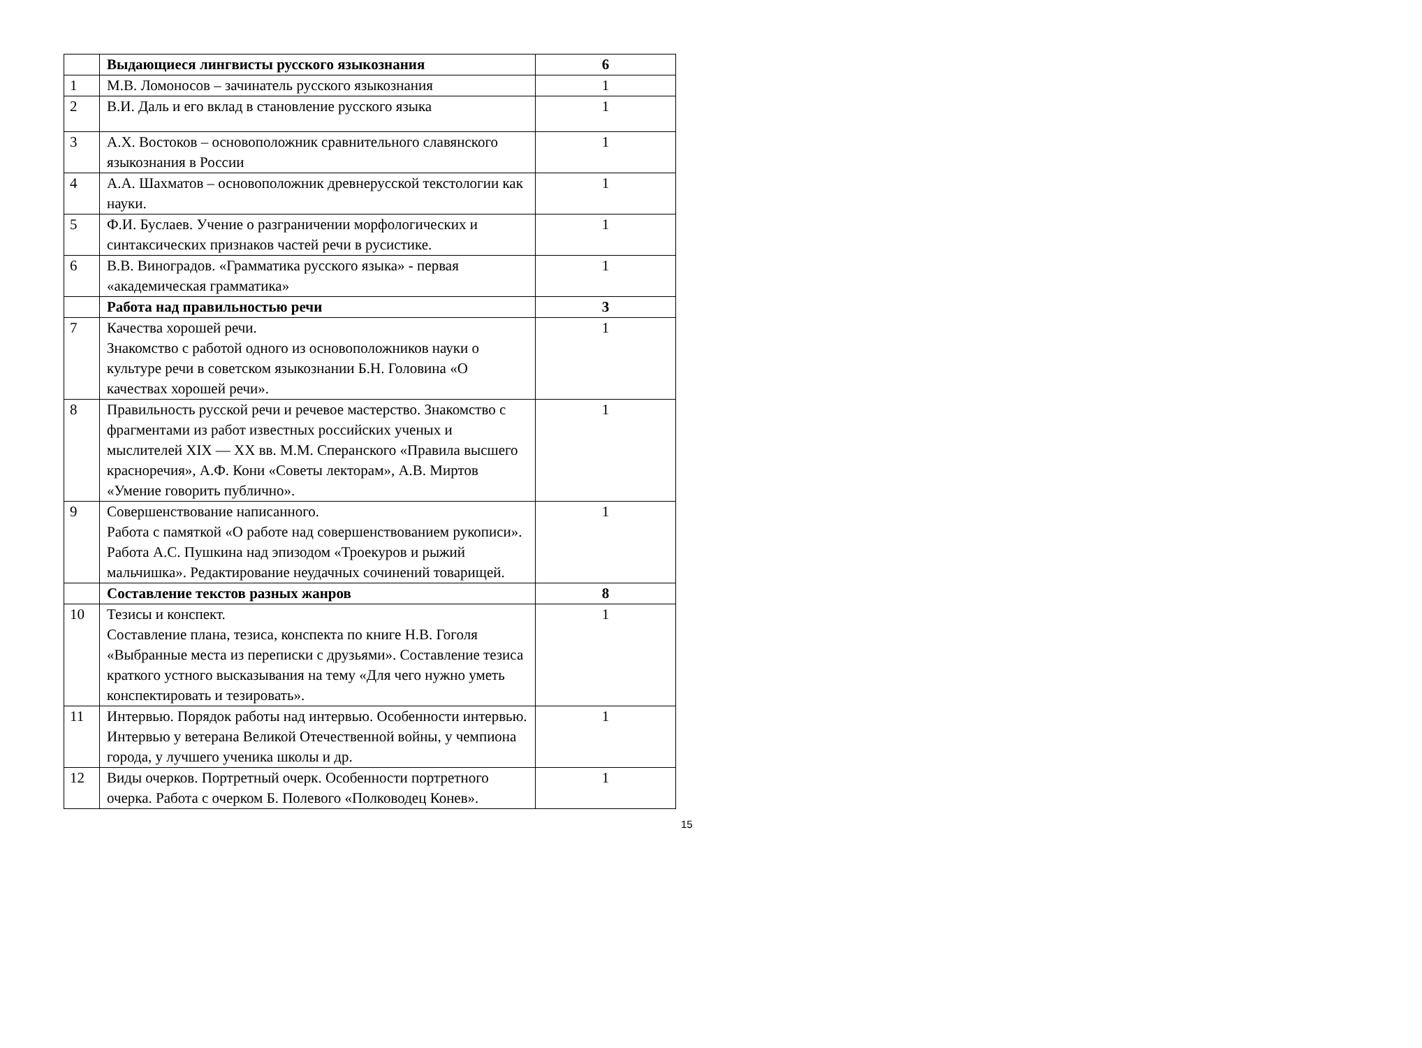| | Выдающиеся лингвисты русского языкознания | 6 |
| 1 | М.В. Ломоносов – зачинатель русского языкознания | 1 |
| 2 | В.И. Даль и его вклад в становление русского языка | 1 |
| 3 | А.Х. Востоков – основоположник сравнительного славянского языкознания в России | 1 |
| 4 | А.А. Шахматов – основоположник древнерусской текстологии как науки. | 1 |
| 5 | Ф.И. Буслаев. Учение о разграничении морфологических и синтаксических признаков частей речи в русистике. | 1 |
| 6 | В.В. Виноградов. «Грамматика русского языка» - первая «академическая грамматика» | 1 |
| | Работа над правильностью речи | 3 |
| 7 | Качества хорошей речи. Знакомство с работой одного из основоположников науки о культуре речи в советском языкознании Б.Н. Головина «О качествах хорошей речи». | 1 |
| 8 | Правильность русской речи и речевое мастерство. Знакомство с фрагментами из работ известных российских ученых и мыслителей XIX — XX вв. М.М. Сперанского «Правила высшего красноречия», А.Ф. Кони «Советы лекторам», А.В. Миртов «Умение говорить публично». | 1 |
| 9 | Совершенствование написанного. Работа с памяткой «О работе над совершенствованием рукописи». Работа А.С. Пушкина над эпизодом «Троекуров и рыжий мальчишка». Редактирование неудачных сочинений товарищей. | 1 |
| | Составление текстов разных жанров | 8 |
| 10 | Тезисы и конспект. Составление плана, тезиса, конспекта по книге Н.В. Гоголя «Выбранные места из переписки с друзьями». Составление тезиса краткого устного высказывания на тему «Для чего нужно уметь конспектировать и тезировать». | 1 |
| 11 | Интервью. Порядок работы над интервью. Особенности интервью. Интервью у ветерана Великой Отечественной войны, у чемпиона города, у лучшего ученика школы и др. | 1 |
| 12 | Виды очерков. Портретный очерк. Особенности портретного очерка. Работа с очерком Б. Полевого «Полководец Конев». | 1 |
15